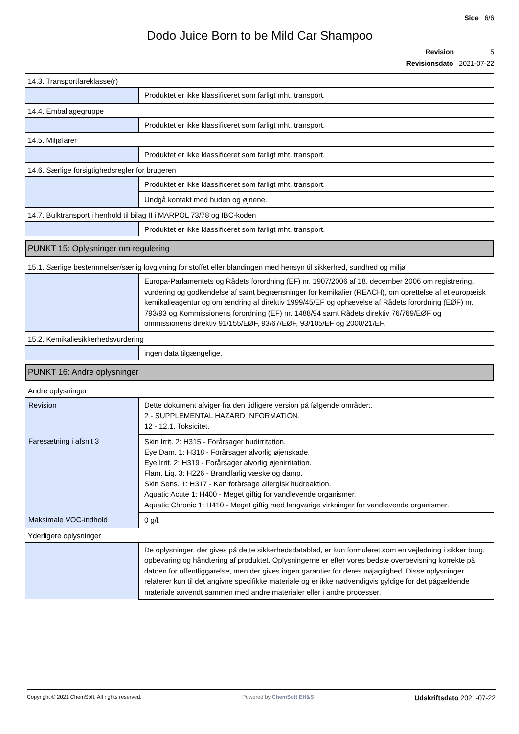Side 6/6
Dodo Juice Born to be Mild Car Shampoo
Revision 5
Revisionsdato 2021-07-22
14.3. Transportfareklasse(r)
| | Produktet er ikke klassificeret som farligt mht. transport. |
14.4. Emballagegruppe
| | Produktet er ikke klassificeret som farligt mht. transport. |
14.5. Miljøfarer
| | Produktet er ikke klassificeret som farligt mht. transport. |
14.6. Særlige forsigtighedsregler for brugeren
| | Produktet er ikke klassificeret som farligt mht. transport. |
| | Undgå kontakt med huden og øjnene. |
14.7. Bulktransport i henhold til bilag II i MARPOL 73/78 og IBC-koden
| | Produktet er ikke klassificeret som farligt mht. transport. |
PUNKT 15: Oplysninger om regulering
15.1. Særlige bestemmelser/særlig lovgivning for stoffet eller blandingen med hensyn til sikkerhed, sundhed og miljø
| | Europa-Parlamentets og Rådets forordning (EF) nr. 1907/2006 af 18. december 2006 om registrering, vurdering og godkendelse af samt begrænsninger for kemikalier (REACH), om oprettelse af et europæisk kemikalieagentur og om ændring af direktiv 1999/45/EF og ophævelse af Rådets forordning (EØF) nr. 793/93 og Kommissionens forordning (EF) nr. 1488/94 samt Rådets direktiv 76/769/EØF og ommissionens direktiv 91/155/EØF, 93/67/EØF, 93/105/EF og 2000/21/EF. |
15.2. Kemikaliesikkerhedsvurdering
| | ingen data tilgængelige. |
PUNKT 16: Andre oplysninger
Andre oplysninger
| Revision | Dette dokument afviger fra den tidligere version på følgende områder:. 2 - SUPPLEMENTAL HAZARD INFORMATION. 12 - 12.1. Toksicitet. |
| Faresætning i afsnit 3 | Skin Irrit. 2: H315 - Forårsager hudirritation. Eye Dam. 1: H318 - Forårsager alvorlig øjenskade. Eye Irrit. 2: H319 - Forårsager alvorlig øjenirritation. Flam. Liq. 3: H226 - Brandfarlig væske og damp. Skin Sens. 1: H317 - Kan forårsage allergisk hudreaktion. Aquatic Acute 1: H400 - Meget giftig for vandlevende organismer. Aquatic Chronic 1: H410 - Meget giftig med langvarige virkninger for vandlevende organismer. |
| Maksimale VOC-indhold | 0 g/l. |
Yderligere oplysninger
| | De oplysninger, der gives på dette sikkerhedsdatablad, er kun formuleret som en vejledning i sikker brug, opbevaring og håndtering af produktet. Oplysningerne er efter vores bedste overbevisning korrekte på datoen for offentliggørelse, men der gives ingen garantier for deres nøjagtighed. Disse oplysninger relaterer kun til det angivne specifikke materiale og er ikke nødvendigvis gyldige for det pågældende materiale anvendt sammen med andre materialer eller i andre processer. |
Copyright © 2021 ChemSoft. All rights reserved.
Powered by ChemSoft EH&S
Udskriftsdato 2021-07-22